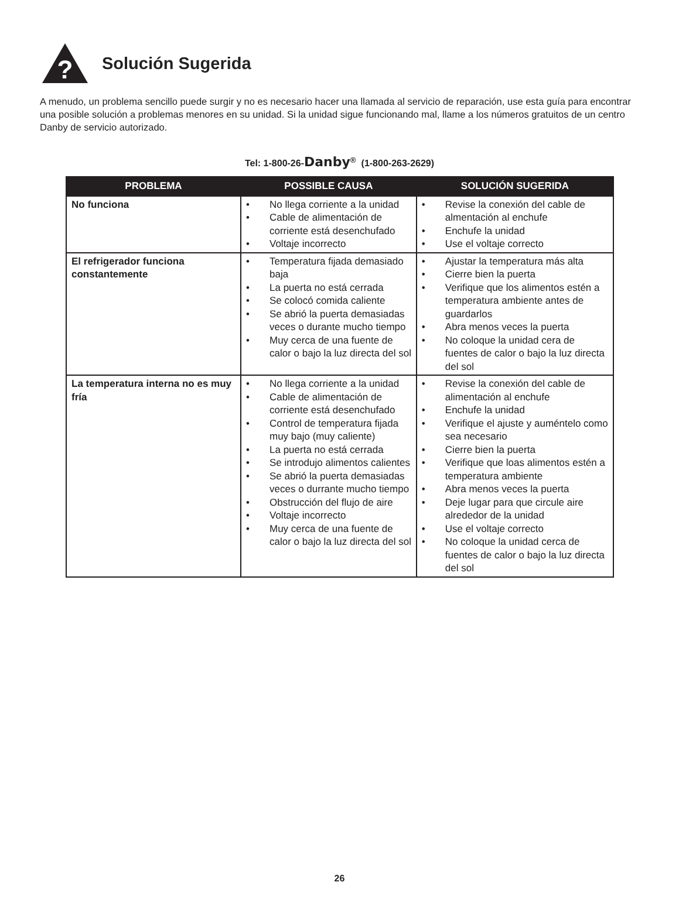?
Solución Sugerida
A menudo, un problema sencillo puede surgir y no es necesario hacer una llamada al servicio de reparación, use esta guía para encontrar una posible solución a problemas menores en su unidad. Si la unidad sigue funcionando mal, llame a los números gratuitos de un centro Danby de servicio autorizado.
Tel: 1-800-26-Danby<sup>®</sup> (1-800-263-2629)
| PROBLEMA | POSSIBLE CAUSA | SOLUCIÓN SUGERIDA |
| --- | --- | --- |
| No funciona | • No llega corriente a la unidad • Cable de alimentación de corriente está desenchufado • Voltaje incorrecto | • Revise la conexión del cable de almentación al enchufe • Enchufe la unidad • Use el voltaje correcto |
| El refrigerador funciona constantemente | • Temperatura fijada demasiado baja • La puerta no está cerrada • Se colocó comida caliente • Se abrió la puerta demasiadas veces o durante mucho tiempo • Muy cerca de una fuente de calor o bajo la luz directa del sol | • Ajustar la temperatura más alta • Cierre bien la puerta • Verifique que los alimentos estén a temperatura ambiente antes de guardarlos • Abra menos veces la puerta • No coloque la unidad cera de fuentes de calor o bajo la luz directa del sol |
| La temperatura interna no es muy fría | • No llega corriente a la unidad • Cable de alimentación de corriente está desenchufado • Control de temperatura fijada muy bajo (muy caliente) • La puerta no está cerrada • Se introdujo alimentos calientes • Se abrió la puerta demasiadas veces o durrante mucho tiempo • Obstrucción del flujo de aire • Voltaje incorrecto • Muy cerca de una fuente de calor o bajo la luz directa del sol | • Revise la conexión del cable de alimentación al enchufe • Enchufe la unidad • Verifique el ajuste y auméntelo como sea necesario • Cierre bien la puerta • Verifique que loas alimentos estén a temperatura ambiente • Abra menos veces la puerta • Deje lugar para que circule aire alrededor de la unidad • Use el voltaje correcto • No coloque la unidad cerca de fuentes de calor o bajo la luz directa del sol |
26